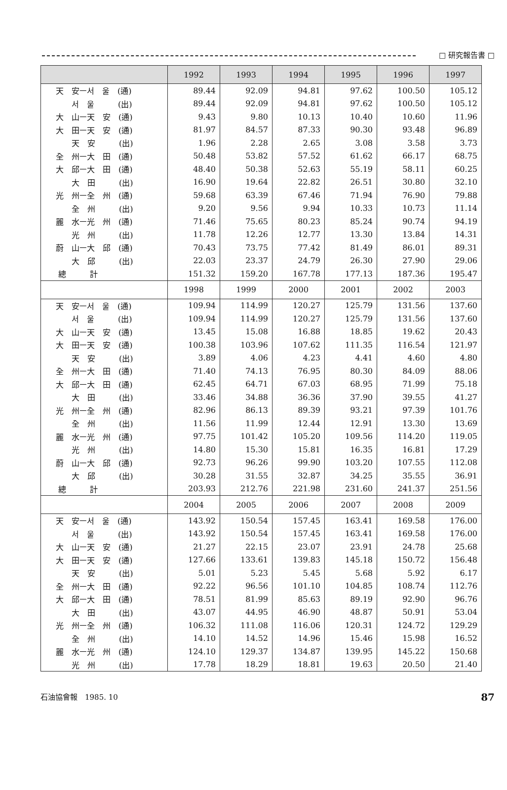□ 研究報告書 □
| | 1992 | 1993 | 1994 | 1995 | 1996 | 1997 |
| --- | --- | --- | --- | --- | --- | --- |
| 天 安ㅡ서 울 (通) | 89.44 | 92.09 | 94.81 | 97.62 | 100.50 | 105.12 |
| 서 울 (出) | 89.44 | 92.09 | 94.81 | 97.62 | 100.50 | 105.12 |
| 大 山ㅡ天 安 (通) | 9.43 | 9.80 | 10.13 | 10.40 | 10.60 | 11.96 |
| 大 田ㅡ天 安 (通) | 81.97 | 84.57 | 87.33 | 90.30 | 93.48 | 96.89 |
| 天 安 (出) | 1.96 | 2.28 | 2.65 | 3.08 | 3.58 | 3.73 |
| 全 州ㅡ大 田 (通) | 50.48 | 53.82 | 57.52 | 61.62 | 66.17 | 68.75 |
| 大 邱ㅡ大 田 (通) | 48.40 | 50.38 | 52.63 | 55.19 | 58.11 | 60.25 |
| 大 田 (出) | 16.90 | 19.64 | 22.82 | 26.51 | 30.80 | 32.10 |
| 光 州ㅡ全 州 (通) | 59.68 | 63.39 | 67.46 | 71.94 | 76.90 | 79.88 |
| 全 州 (出) | 9.20 | 9.56 | 9.94 | 10.33 | 10.73 | 11.14 |
| 麗 水ㅡ光 州 (通) | 71.46 | 75.65 | 80.23 | 85.24 | 90.74 | 94.19 |
| 光 州 (出) | 11.78 | 12.26 | 12.77 | 13.30 | 13.84 | 14.31 |
| 蔚 山ㅡ大 邱 (通) | 70.43 | 73.75 | 77.42 | 81.49 | 86.01 | 89.31 |
| 大 邱 (出) | 22.03 | 23.37 | 24.79 | 26.30 | 27.90 | 29.06 |
| 總 計 | 151.32 | 159.20 | 167.78 | 177.13 | 187.36 | 195.47 |
| | 1998 | 1999 | 2000 | 2001 | 2002 | 2003 |
| 天 安ㅡ서 울 (通) | 109.94 | 114.99 | 120.27 | 125.79 | 131.56 | 137.60 |
| 서 울 (出) | 109.94 | 114.99 | 120.27 | 125.79 | 131.56 | 137.60 |
| 大 山ㅡ天 安 (通) | 13.45 | 15.08 | 16.88 | 18.85 | 19.62 | 20.43 |
| 大 田ㅡ天 安 (通) | 100.38 | 103.96 | 107.62 | 111.35 | 116.54 | 121.97 |
| 天 安 (出) | 3.89 | 4.06 | 4.23 | 4.41 | 4.60 | 4.80 |
| 全 州ㅡ大 田 (通) | 71.40 | 74.13 | 76.95 | 80.30 | 84.09 | 88.06 |
| 大 邱ㅡ大 田 (通) | 62.45 | 64.71 | 67.03 | 68.95 | 71.99 | 75.18 |
| 大 田 (出) | 33.46 | 34.88 | 36.36 | 37.90 | 39.55 | 41.27 |
| 光 州ㅡ全 州 (通) | 82.96 | 86.13 | 89.39 | 93.21 | 97.39 | 101.76 |
| 全 州 (出) | 11.56 | 11.99 | 12.44 | 12.91 | 13.30 | 13.69 |
| 麗 水ㅡ光 州 (通) | 97.75 | 101.42 | 105.20 | 109.56 | 114.20 | 119.05 |
| 光 州 (出) | 14.80 | 15.30 | 15.81 | 16.35 | 16.81 | 17.29 |
| 蔚 山ㅡ大 邱 (通) | 92.73 | 96.26 | 99.90 | 103.20 | 107.55 | 112.08 |
| 大 邱 (出) | 30.28 | 31.55 | 32.87 | 34.25 | 35.55 | 36.91 |
| 總 計 | 203.93 | 212.76 | 221.98 | 231.60 | 241.37 | 251.56 |
| | 2004 | 2005 | 2006 | 2007 | 2008 | 2009 |
| 天 安ㅡ서 울 (通) | 143.92 | 150.54 | 157.45 | 163.41 | 169.58 | 176.00 |
| 서 울 (出) | 143.92 | 150.54 | 157.45 | 163.41 | 169.58 | 176.00 |
| 大 山ㅡ天 安 (通) | 21.27 | 22.15 | 23.07 | 23.91 | 24.78 | 25.68 |
| 大 田ㅡ天 安 (通) | 127.66 | 133.61 | 139.83 | 145.18 | 150.72 | 156.48 |
| 天 安 (出) | 5.01 | 5.23 | 5.45 | 5.68 | 5.92 | 6.17 |
| 全 州ㅡ大 田 (通) | 92.22 | 96.56 | 101.10 | 104.85 | 108.74 | 112.76 |
| 大 邱ㅡ大 田 (通) | 78.51 | 81.99 | 85.63 | 89.19 | 92.90 | 96.76 |
| 大 田 (出) | 43.07 | 44.95 | 46.90 | 48.87 | 50.91 | 53.04 |
| 光 州ㅡ全 州 (通) | 106.32 | 111.08 | 116.06 | 120.31 | 124.72 | 129.29 |
| 全 州 (出) | 14.10 | 14.52 | 14.96 | 15.46 | 15.98 | 16.52 |
| 麗 水ㅡ光 州 (通) | 124.10 | 129.37 | 134.87 | 139.95 | 145.22 | 150.68 |
| 光 州 (出) | 17.78 | 18.29 | 18.81 | 19.63 | 20.50 | 21.40 |
石油協會報　1985. 10 87